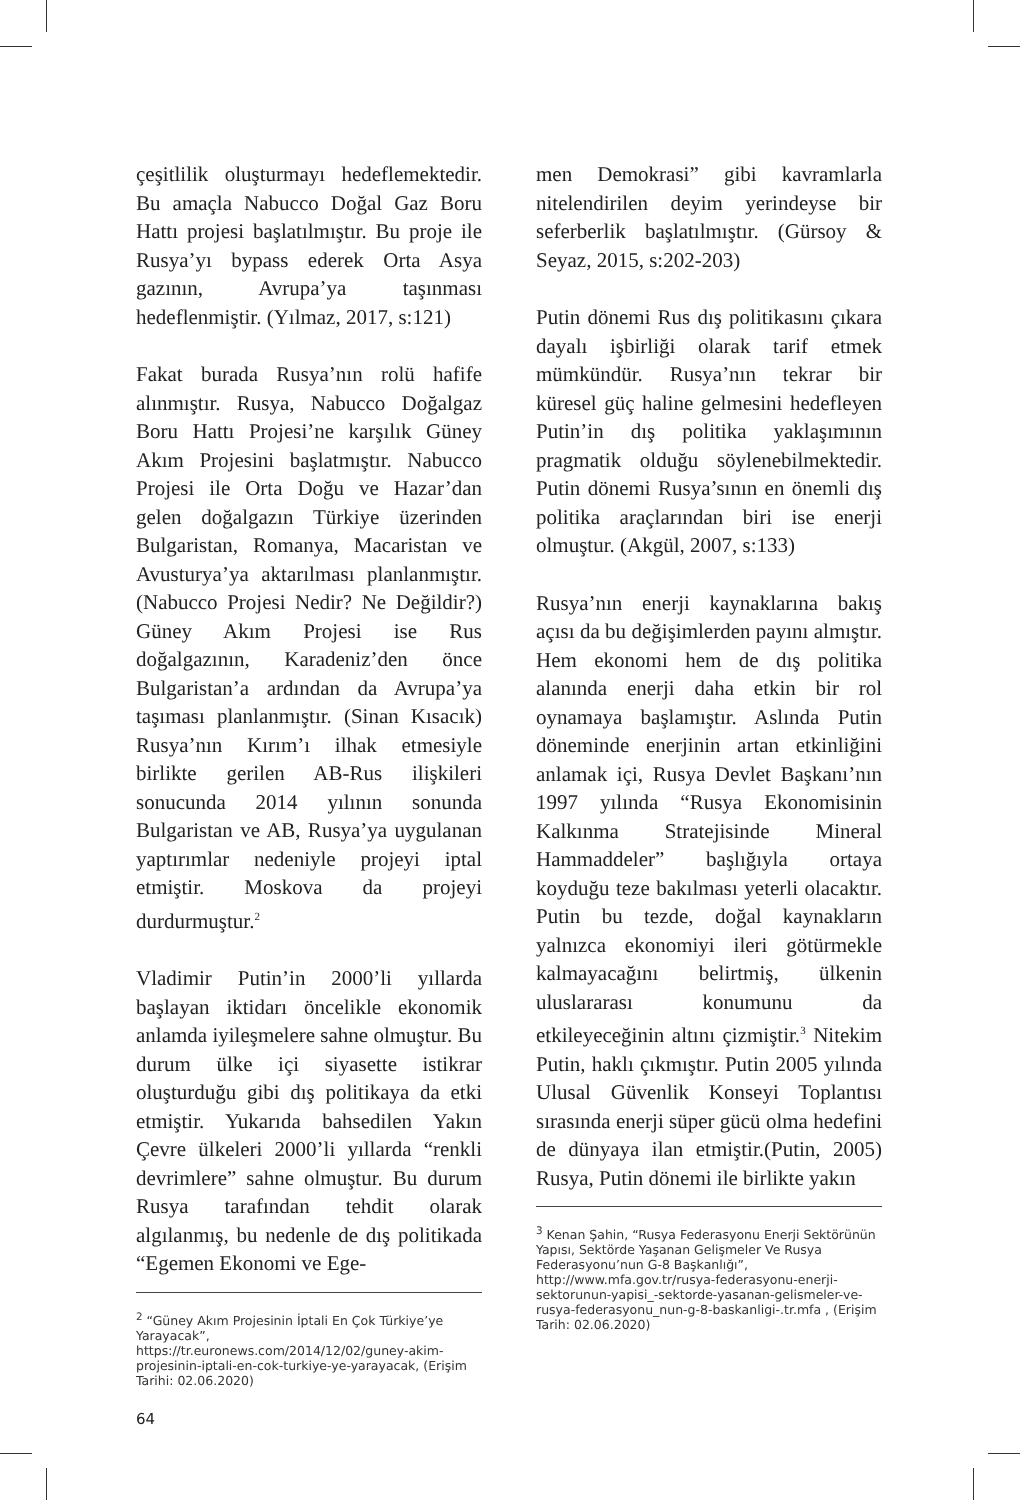çeşitlilik oluşturmayı hedeflemektedir. Bu amaçla Nabucco Doğal Gaz Boru Hattı projesi başlatılmıştır. Bu proje ile Rusya’yı bypass ederek Orta Asya gazının, Avrupa’ya taşınması hedeflenmiştir. (Yılmaz, 2017, s:121)
Fakat burada Rusya’nın rolü hafife alınmıştır. Rusya, Nabucco Doğalgaz Boru Hattı Projesi’ne karşılık Güney Akım Projesini başlatmıştır. Nabucco Projesi ile Orta Doğu ve Hazar’dan gelen doğalgazın Türkiye üzerinden Bulgaristan, Romanya, Macaristan ve Avusturya’ya aktarılması planlanmıştır. (Nabucco Projesi Nedir? Ne Değildir?) Güney Akım Projesi ise Rus doğalgazının, Karadeniz’den önce Bulgaristan’a ardından da Avrupa’ya taşıması planlanmıştır. (Sinan Kısacık) Rusya’nın Kırım’ı ilhak etmesiyle birlikte gerilen AB-Rus ilişkileri sonucunda 2014 yılının sonunda Bulgaristan ve AB, Rusya’ya uygulanan yaptırımlar nedeniyle projeyi iptal etmiştir. Moskova da projeyi durdurmuştur.<sup>2</sup>
Vladimir Putin’in 2000’li yıllarda başlayan iktidarı öncelikle ekonomik anlamda iyileşmelere sahne olmuştur. Bu durum ülke içi siyasette istikrar oluşturduğu gibi dış politikaya da etki etmiştir. Yukarıda bahsedilen Yakın Çevre ülkeleri 2000’li yıllarda “renkli devrimlere” sahne olmuştur. Bu durum Rusya tarafından tehdit olarak algılanmış, bu nedenle de dış politikada “Egemen Ekonomi ve Ege-
<sup>2</sup> “Güney Akım Projesinin İptali En Çok Türkiye’ye Yarayacak”, https://tr.euronews.com/2014/12/02/guney-akim-projesinin-iptali-en-cok-turkiye-ye-yarayacak, (Erişim Tarihi: 02.06.2020)
64
men Demokrasi” gibi kavramlarla nitelendirilen deyim yerindeyse bir seferberlik başlatılmıştır. (Gürsoy & Seyaz, 2015, s:202-203)
Putin dönemi Rus dış politikasını çıkara dayalı işbirliği olarak tarif etmek mümkündür. Rusya’nın tekrar bir küresel güç haline gelmesini hedefleyen Putin’in dış politika yaklaşımının pragmatik olduğu söylenebilmektedir. Putin dönemi Rusya’sının en önemli dış politika araçlarından biri ise enerji olmuştur. (Akgül, 2007, s:133)
Rusya’nın enerji kaynaklarına bakış açısı da bu değişimlerden payını almıştır. Hem ekonomi hem de dış politika alanında enerji daha etkin bir rol oynamaya başlamıştır. Aslında Putin döneminde enerjinin artan etkinliğini anlamak içi, Rusya Devlet Başkanı’nın 1997 yılında “Rusya Ekonomisinin Kalkınma Stratejisinde Mineral Hammaddeler” başlığıyla ortaya koyduğu teze bakılması yeterli olacaktır. Putin bu tezde, doğal kaynakların yalnızca ekonomiyi ileri götürmekle kalmayacağını belirtmiş, ülkenin uluslararası konumunu da etkileyeceğinin altını çizmiştir.<sup>3</sup> Nitekim Putin, haklı çıkmıştır. Putin 2005 yılında Ulusal Güvenlik Konseyi Toplantısı sırasında enerji süper gücü olma hedefini de dünyaya ilan etmiştir.(Putin, 2005) Rusya, Putin dönemi ile birlikte yakın
<sup>3</sup> Kenan Şahin, “Rusya Federasyonu Enerji Sektörünün Yapısı, Sektörde Yaşanan Gelişmeler Ve Rusya Federasyonu’nun G-8 Başkanlığı”, http://www.mfa.gov.tr/rusya-federasyonu-enerji-sektorunun-yapisi_-sektorde-yasanan-gelismeler-ve-rusya-federasyonu_nun-g-8-baskanligi-.tr.mfa , (Erişim Tarih: 02.06.2020)